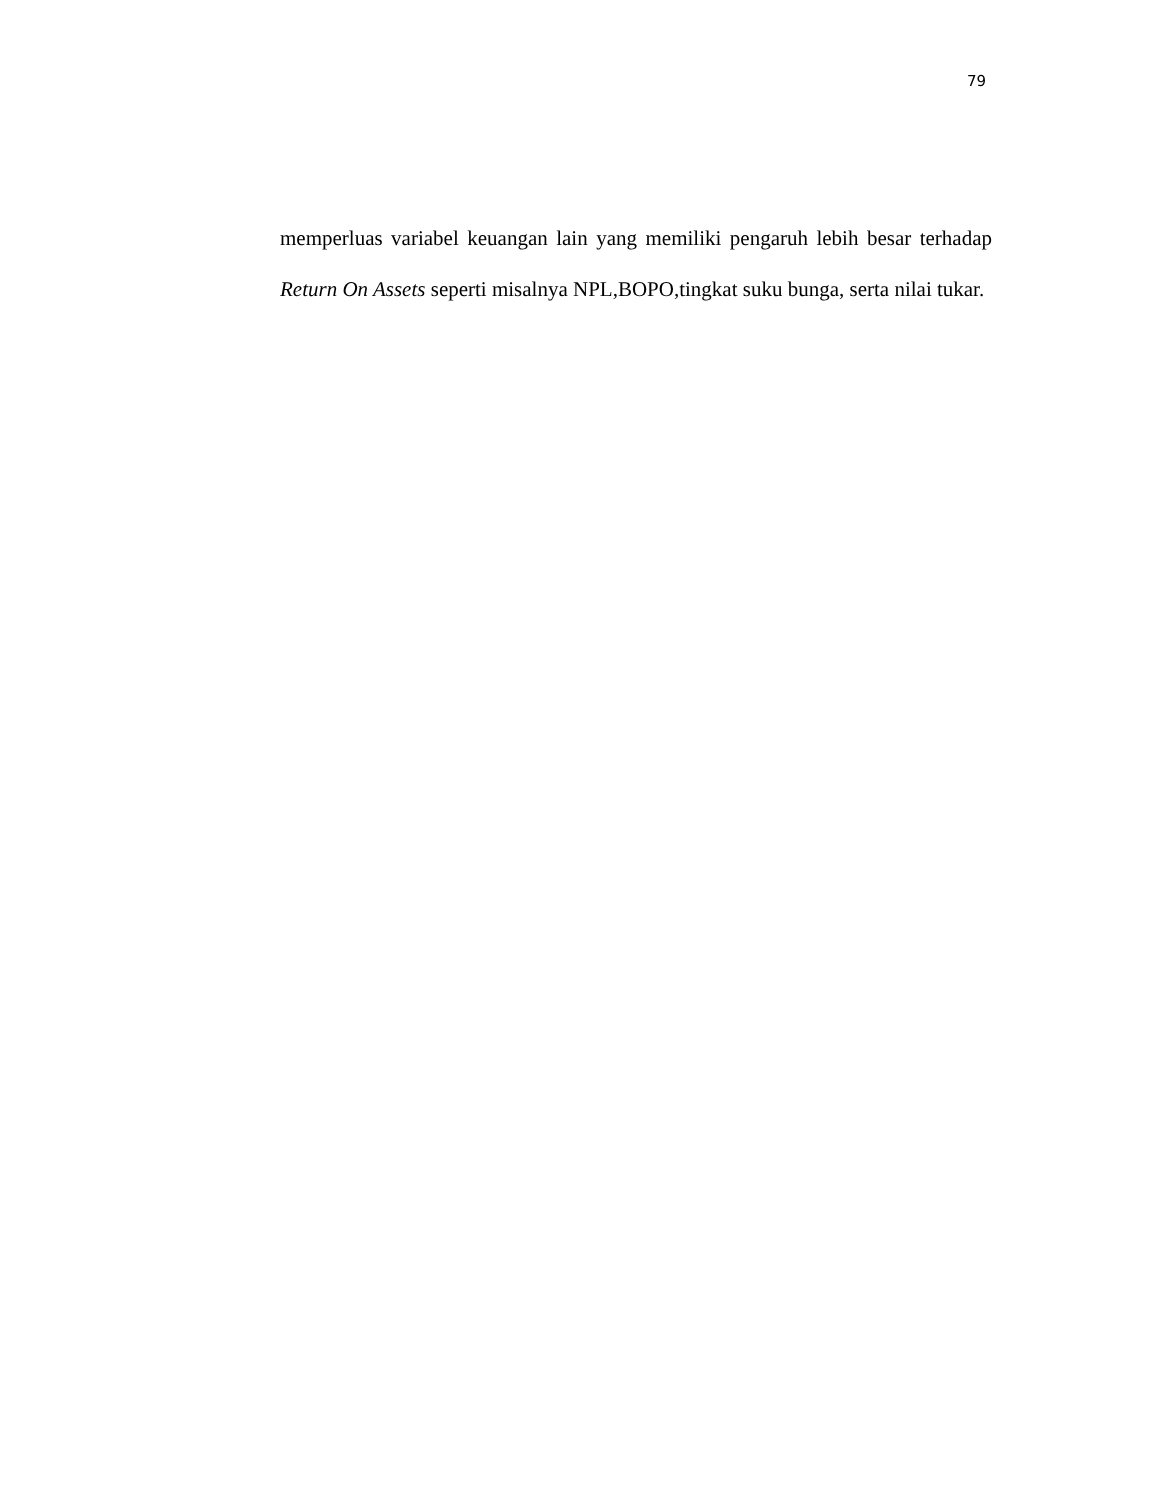79
memperluas variabel keuangan lain yang memiliki pengaruh lebih besar terhadap Return On Assets seperti misalnya NPL,BOPO,tingkat suku bunga, serta nilai tukar.